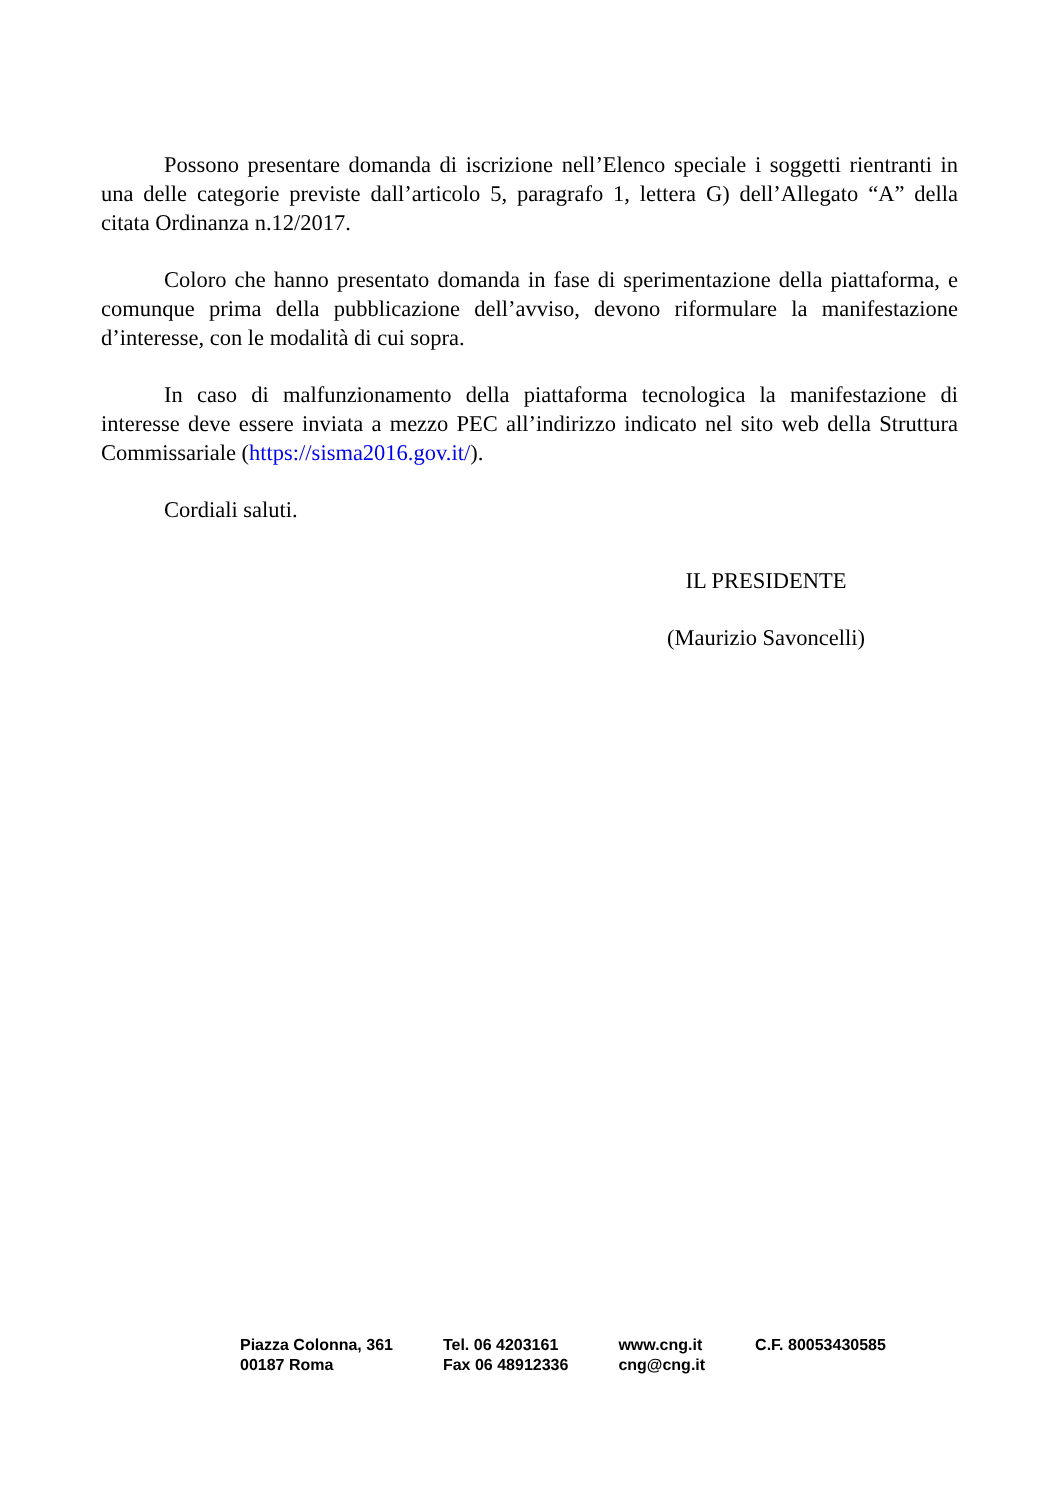Possono presentare domanda di iscrizione nell’Elenco speciale i soggetti rientranti in una delle categorie previste dall’articolo 5, paragrafo 1, lettera G) dell’Allegato “A” della citata Ordinanza n.12/2017.
Coloro che hanno presentato domanda in fase di sperimentazione della piattaforma, e comunque prima della pubblicazione dell’avviso, devono riformulare la manifestazione d’interesse, con le modalità di cui sopra.
In caso di malfunzionamento della piattaforma tecnologica la manifestazione di interesse deve essere inviata a mezzo PEC all’indirizzo indicato nel sito web della Struttura Commissariale (https://sisma2016.gov.it/).
Cordiali saluti.
IL PRESIDENTE
(Maurizio Savoncelli)
Piazza Colonna, 361
00187 Roma
Tel. 06 4203161
Fax 06 48912336
www.cng.it
cng@cng.it
C.F. 80053430585